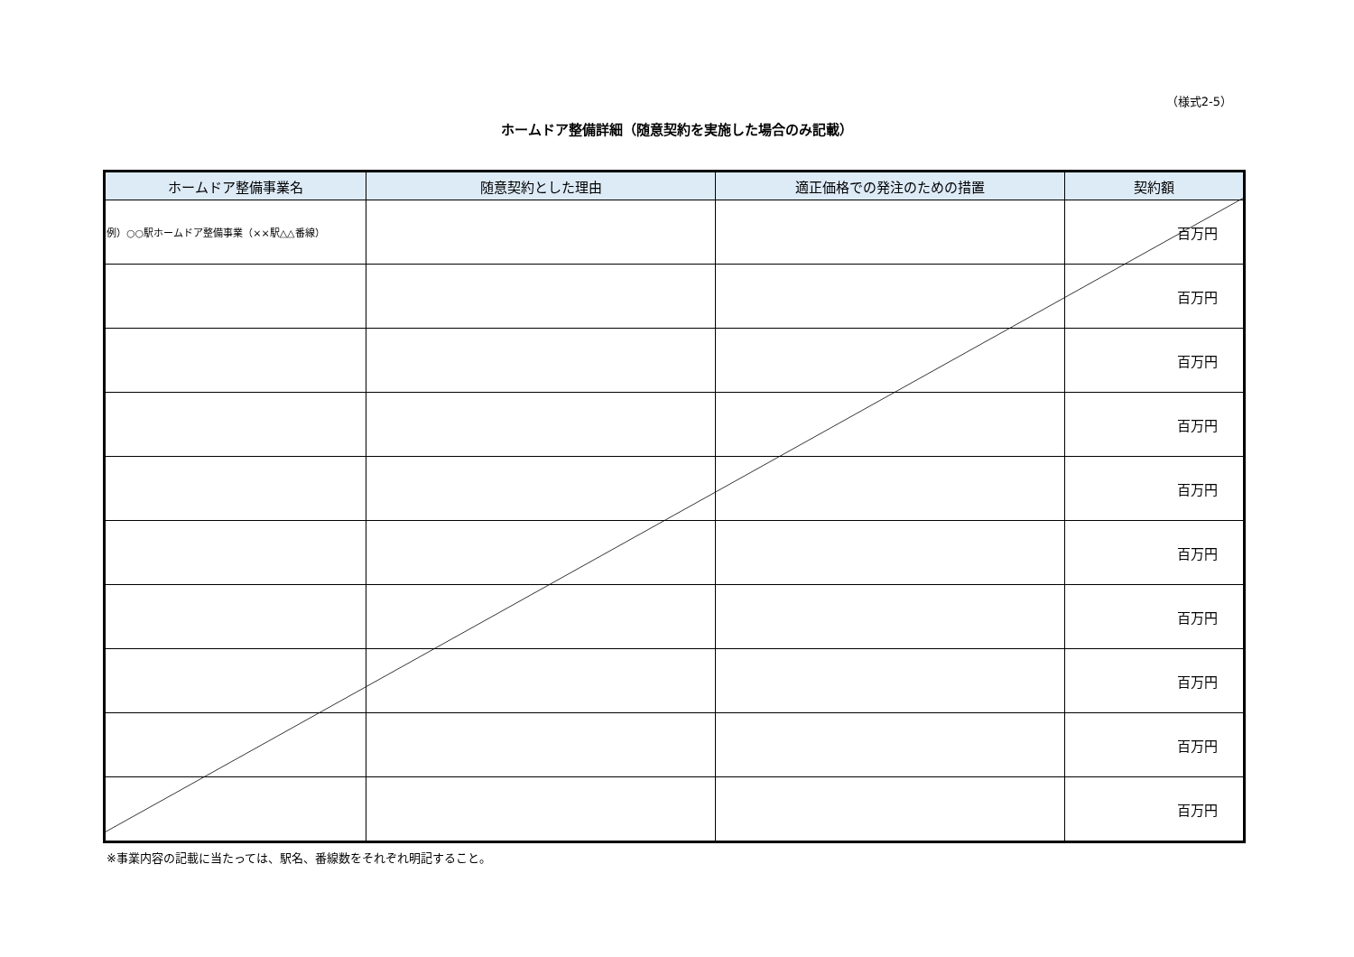（様式2-5）
ホームドア整備詳細（随意契約を実施した場合のみ記載）
| ホームドア整備事業名 | 随意契約とした理由 | 適正価格での発注のための措置 | 契約額 |
| --- | --- | --- | --- |
| 例）○○駅ホームドア整備事業（××駅△△番線） | | | 百万円 |
| | | | 百万円 |
| | | | 百万円 |
| | | | 百万円 |
| | | | 百万円 |
| | | | 百万円 |
| | | | 百万円 |
| | | | 百万円 |
| | | | 百万円 |
| | | | 百万円 |
※事業内容の記載に当たっては、駅名、番線数をそれぞれ明記すること。